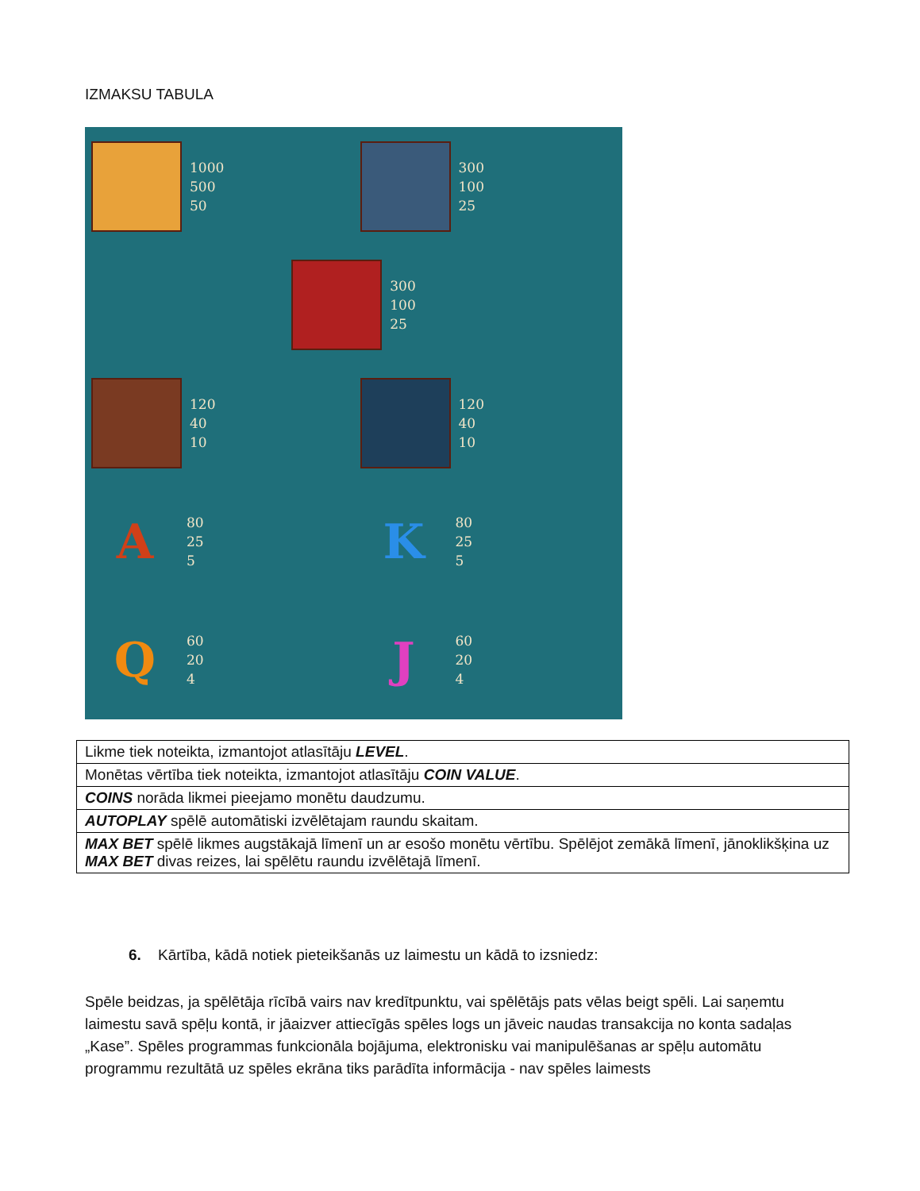IZMAKSU TABULA
1000
500
50
300
100
25
300
100
25
120
40
10
120
40
10
A
80
25
5
K
80
25
5
Q
60
20
4
J
60
20
4
| Likme tiek noteikta, izmantojot atlasītāju LEVEL . |
| Monētas vērtība tiek noteikta, izmantojot atlasītāju COIN VALUE . |
| COINS norāda likmei pieejamo monētu daudzumu. |
| AUTOPLAY spēlē automātiski izvēlētajam raundu skaitam. |
| MAX BET spēlē likmes augstākajā līmenī un ar esošo monētu vērtību. Spēlējot zemākā līmenī, jānoklikšķina uz MAX BET divas reizes, lai spēlētu raundu izvēlētajā līmenī. |
6. Kārtība, kādā notiek pieteikšanās uz laimestu un kādā to izsniedz:
Spēle beidzas, ja spēlētāja rīcībā vairs nav kredītpunktu, vai spēlētājs pats vēlas beigt spēli. Lai saņemtu laimestu savā spēļu kontā, ir jāaizver attiecīgās spēles logs un jāveic naudas transakcija no konta sadaļas „Kase”. Spēles programmas funkcionāla bojājuma, elektronisku vai manipulēšanas ar spēļu automātu programmu rezultātā uz spēles ekrāna tiks parādīta informācija - nav spēles laimests